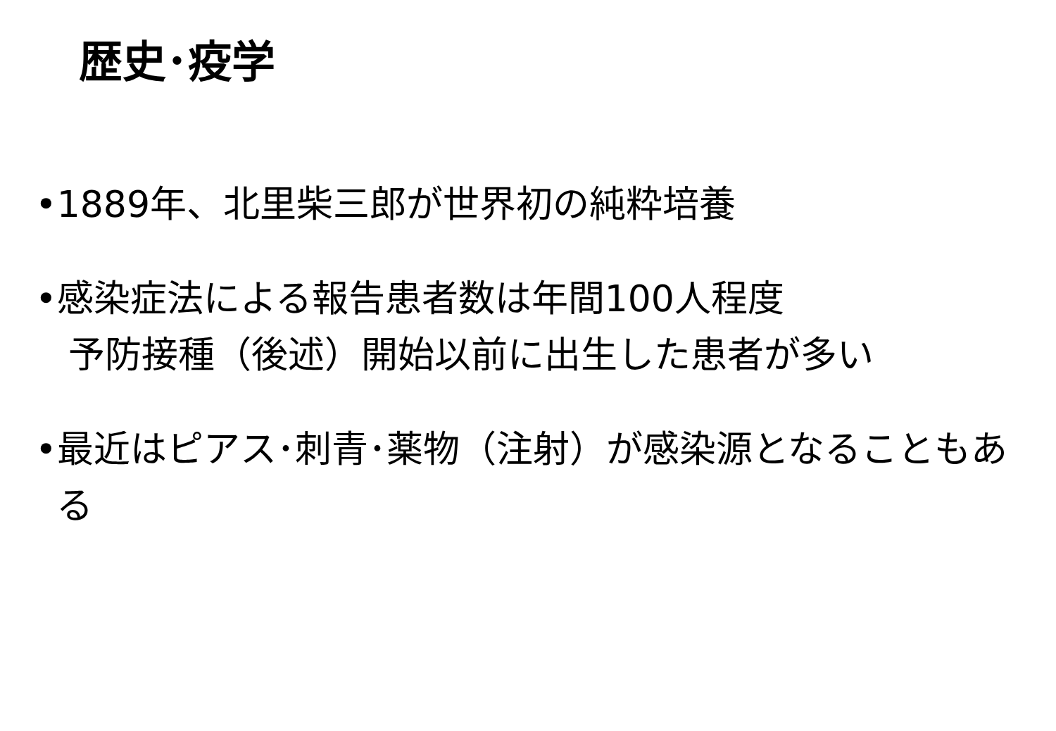歴史･疫学
•1889年、北里柴三郎が世界初の純粋培養
•感染症法による報告患者数は年間100人程度
予防接種（後述）開始以前に出生した患者が多い
•最近はピアス･刺青･薬物（注射）が感染源となることもある